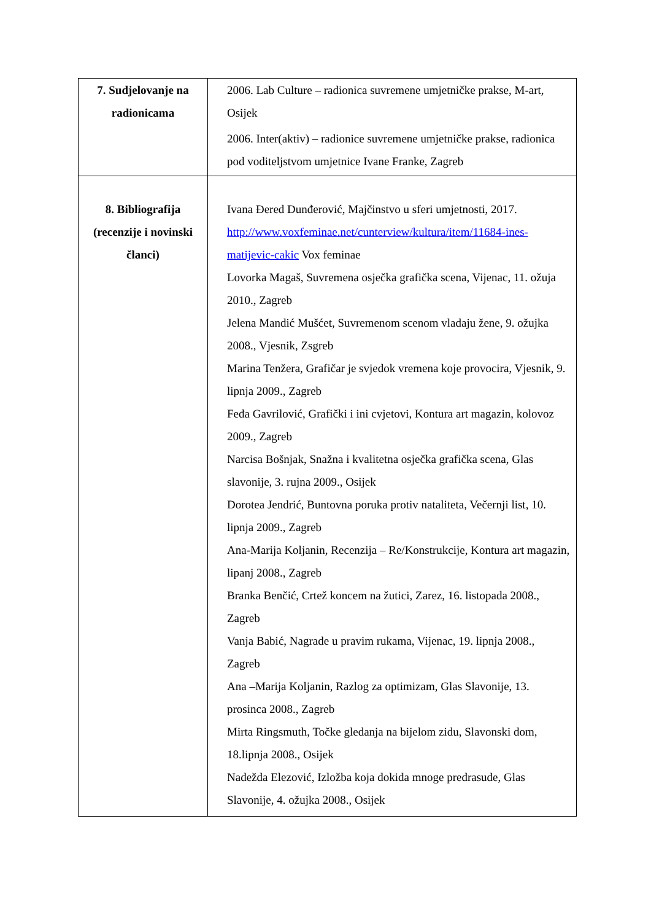| 7. Sudjelovanje na radionicama | 2006. Lab Culture – radionica suvremene umjetničke prakse, M-art, Osijek 2006. Inter(aktiv) – radionice suvremene umjetničke prakse, radionica pod voditeljstvom umjetnice Ivane Franke, Zagreb |
| 8. Bibliografija (recenzije i novinski članci) | Ivana Đered Dunđerović, Majčinstvo u sferi umjetnosti, 2017. http://www.voxfeminae.net/cunterview/kultura/item/11684-ines-matijevic-cakic Vox feminae Lovorka Magaš, Suvremena osječka grafička scena, Vijenac, 11. ožuja 2010., Zagreb Jelena Mandić Mušćet, Suvremenom scenom vladaju žene, 9. ožujka 2008., Vjesnik, Zsgreb Marina Tenžera, Grafičar je svjedok vremena koje provocira, Vjesnik, 9. lipnja 2009., Zagreb Feđa Gavrilović, Grafički i ini cvjetovi, Kontura art magazin, kolovoz 2009., Zagreb Narcisa Bošnjak, Snažna i kvalitetna osječka grafička scena, Glas slavonije, 3. rujna 2009., Osijek Dorotea Jendrić, Buntovna poruka protiv nataliteta, Večernji list, 10. lipnja 2009., Zagreb Ana-Marija Koljanin, Recenzija – Re/Konstrukcije, Kontura art magazin, lipanj 2008., Zagreb Branka Benčić, Crtež koncem na žutici, Zarez, 16. listopada 2008., Zagreb Vanja Babić, Nagrade u pravim rukama, Vijenac, 19. lipnja 2008., Zagreb Ana –Marija Koljanin, Razlog za optimizam, Glas Slavonije, 13. prosinca 2008., Zagreb Mirta Ringsmuth, Točke gledanja na bijelom zidu, Slavonski dom, 18.lipnja 2008., Osijek Nadežda Elezović, Izložba koja dokida mnoge predrasude, Glas Slavonije, 4. ožujka 2008., Osijek |